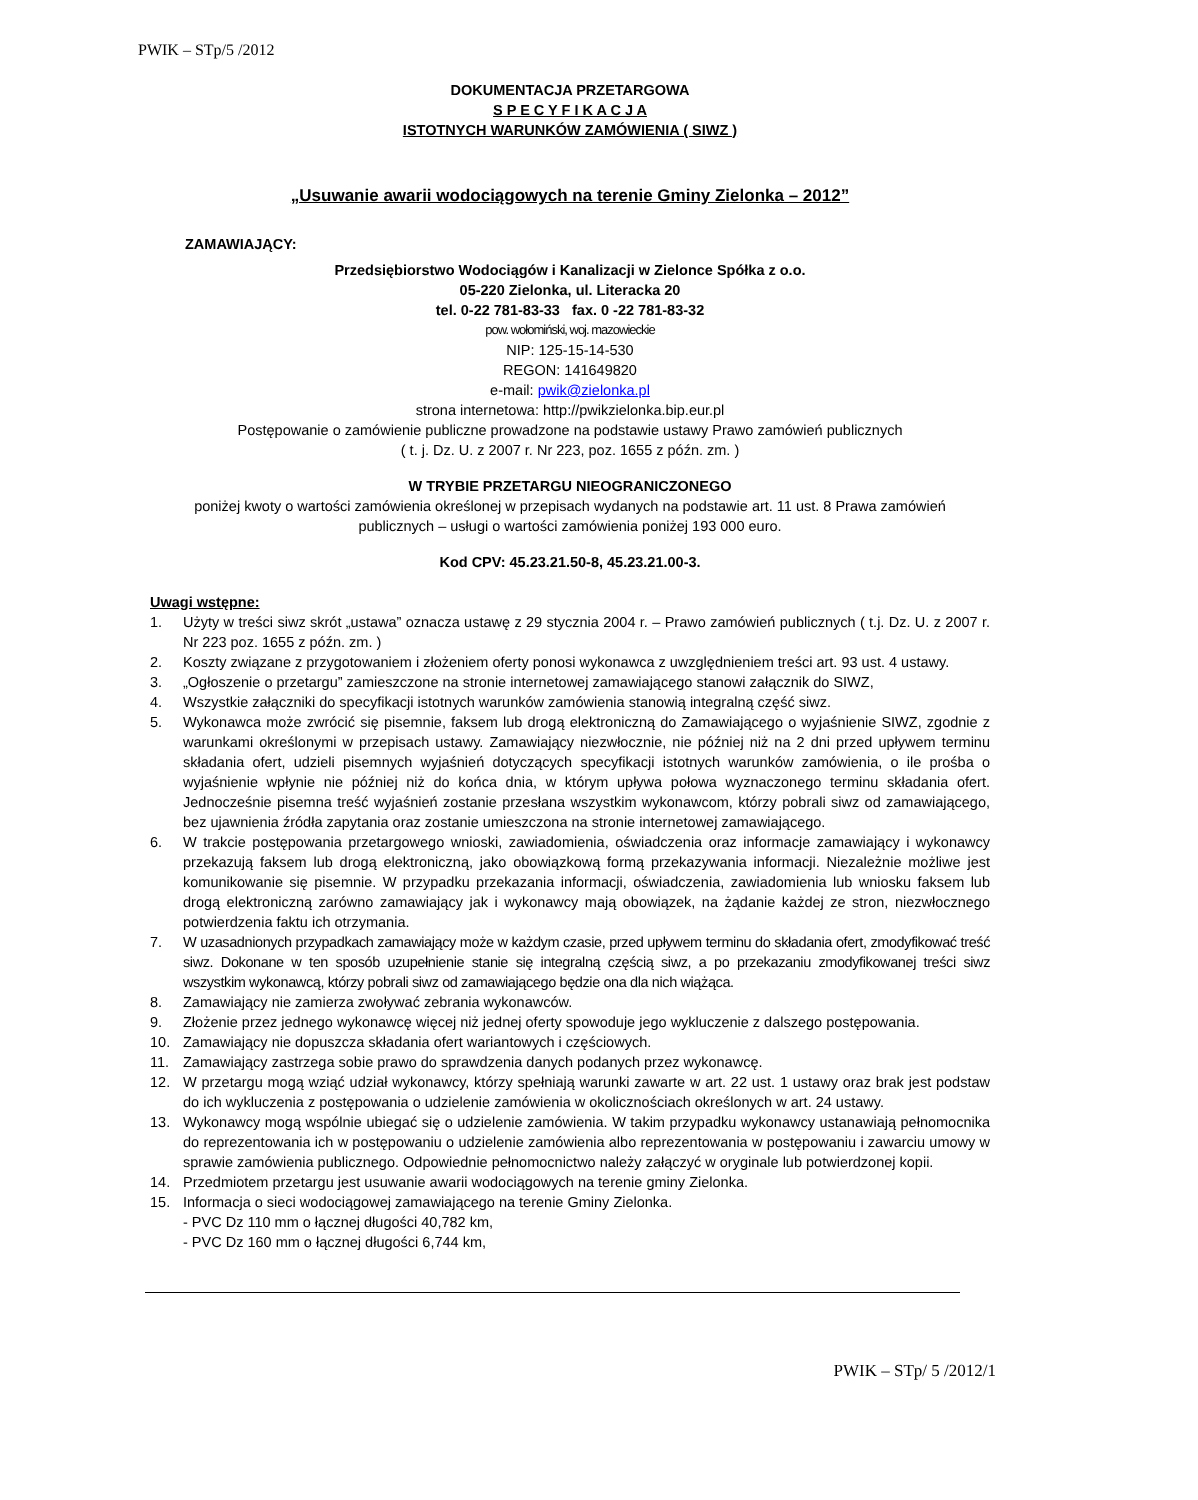PWIK – STp/5 /2012
DOKUMENTACJA PRZETARGOWA
S P E C Y F I K A C J A
ISTOTNYCH WARUNKÓW ZAMÓWIENIA ( SIWZ )
„Usuwanie awarii wodociągowych na terenie Gminy Zielonka – 2012”
ZAMAWIAJĄCY:
Przedsiębiorstwo Wodociągów i Kanalizacji w Zielonce Spółka z o.o.
05-220 Zielonka, ul. Literacka 20
tel. 0-22 781-83-33 fax. 0 -22 781-83-32
pow. wołomiński, woj. mazowieckie
NIP: 125-15-14-530
REGON: 141649820
e-mail: pwik@zielonka.pl
strona internetowa: http://pwikzielonka.bip.eur.pl
Postępowanie o zamówienie publiczne prowadzone na podstawie ustawy Prawo zamówień publicznych
( t. j. Dz. U. z 2007 r. Nr 223, poz. 1655 z późn. zm. )
W TRYBIE PRZETARGU NIEOGRANICZONEGO
poniżej kwoty o wartości zamówienia określonej w przepisach wydanych na podstawie art. 11 ust. 8 Prawa zamówień
publicznych – usługi o wartości zamówienia poniżej 193 000 euro.
Kod CPV: 45.23.21.50-8, 45.23.21.00-3.
Uwagi wstępne:
1. Użyty w treści siwz skrót „ustawa” oznacza ustawę z 29 stycznia 2004 r. – Prawo zamówień publicznych ( t.j. Dz. U. z 2007 r. Nr 223 poz. 1655 z późn. zm. )
2. Koszty związane z przygotowaniem i złożeniem oferty ponosi wykonawca z uwzględnieniem treści art. 93 ust. 4 ustawy.
3. „Ogłoszenie o przetargu” zamieszczone na stronie internetowej zamawiającego stanowi załącznik do SIWZ,
4. Wszystkie załączniki do specyfikacji istotnych warunków zamówienia stanowią integralną część siwz.
5. Wykonawca może zwrócić się pisemnie, faksem lub drogą elektroniczną do Zamawiającego o wyjaśnienie SIWZ, zgodnie z warunkami określonymi w przepisach ustawy. Zamawiający niezwłocznie, nie później niż na 2 dni przed upływem terminu składania ofert, udzieli pisemnych wyjaśnień dotyczących specyfikacji istotnych warunków zamówienia, o ile prośba o wyjaśnienie wpłynie nie później niż do końca dnia, w którym upływa połowa wyznaczonego terminu składania ofert. Jednocześnie pisemna treść wyjaśnień zostanie przesłana wszystkim wykonawcom, którzy pobrali siwz od zamawiającego, bez ujawnienia źródła zapytania oraz zostanie umieszczona na stronie internetowej zamawiającego.
6. W trakcie postępowania przetargowego wnioski, zawiadomienia, oświadczenia oraz informacje zamawiający i wykonawcy przekazują faksem lub drogą elektroniczną, jako obowiązkową formą przekazywania informacji. Niezależnie możliwe jest komunikowanie się pisemnie. W przypadku przekazania informacji, oświadczenia, zawiadomienia lub wniosku faksem lub drogą elektroniczną zarówno zamawiający jak i wykonawcy mają obowiązek, na żądanie każdej ze stron, niezwłocznego potwierdzenia faktu ich otrzymania.
7. W uzasadnionych przypadkach zamawiający może w każdym czasie, przed upływem terminu do składania ofert, zmodyfikować treść siwz. Dokonane w ten sposób uzupełnienie stanie się integralną częścią siwz, a po przekazaniu zmodyfikowanej treści siwz wszystkim wykonawcą, którzy pobrali siwz od zamawiającego będzie ona dla nich wiążąca.
8. Zamawiający nie zamierza zwoływać zebrania wykonawców.
9. Złożenie przez jednego wykonawcę więcej niż jednej oferty spowoduje jego wykluczenie z dalszego postępowania.
10. Zamawiający nie dopuszcza składania ofert wariantowych i częściowych.
11. Zamawiający zastrzega sobie prawo do sprawdzenia danych podanych przez wykonawcę.
12. W przetargu mogą wziąć udział wykonawcy, którzy spełniają warunki zawarte w art. 22 ust. 1 ustawy oraz brak jest podstaw do ich wykluczenia z postępowania o udzielenie zamówienia w okolicznościach określonych w art. 24 ustawy.
13. Wykonawcy mogą wspólnie ubiegać się o udzielenie zamówienia. W takim przypadku wykonawcy ustanawiają pełnomocnika do reprezentowania ich w postępowaniu o udzielenie zamówienia albo reprezentowania w postępowaniu i zawarciu umowy w sprawie zamówienia publicznego. Odpowiednie pełnomocnictwo należy załączyć w oryginale lub potwierdzonej kopii.
14. Przedmiotem przetargu jest usuwanie awarii wodociągowych na terenie gminy Zielonka.
15. Informacja o sieci wodociągowej zamawiającego na terenie Gminy Zielonka.
- PVC Dz 110 mm o łącznej długości 40,782 km,
- PVC Dz 160 mm o łącznej długości 6,744 km,
PWIK – STp/ 5 /2012/1